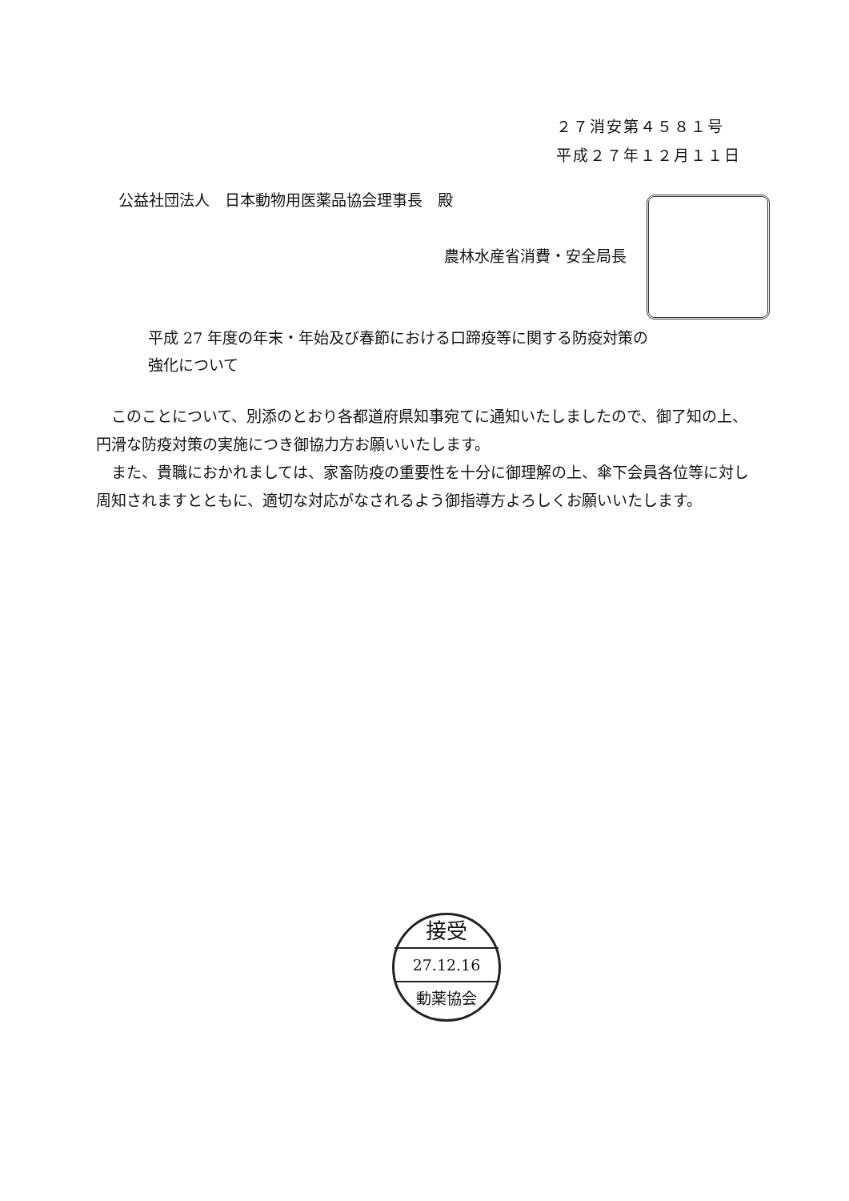２７消安第４５８１号
平成２７年１２月１１日
公益社団法人　日本動物用医薬品協会理事長　殿
農林水産省消費・安全局長
平成 27 年度の年末・年始及び春節における口蹄疫等に関する防疫対策の
強化について
このことについて、別添のとおり各都道府県知事宛てに通知いたしましたので、御了知の上、円滑な防疫対策の実施につき御協力方お願いいたします。
また、貴職におかれましては、家畜防疫の重要性を十分に御理解の上、傘下会員各位等に対し周知されますとともに、適切な対応がなされるよう御指導方よろしくお願いいたします。
接受
27.12.16
動薬協会